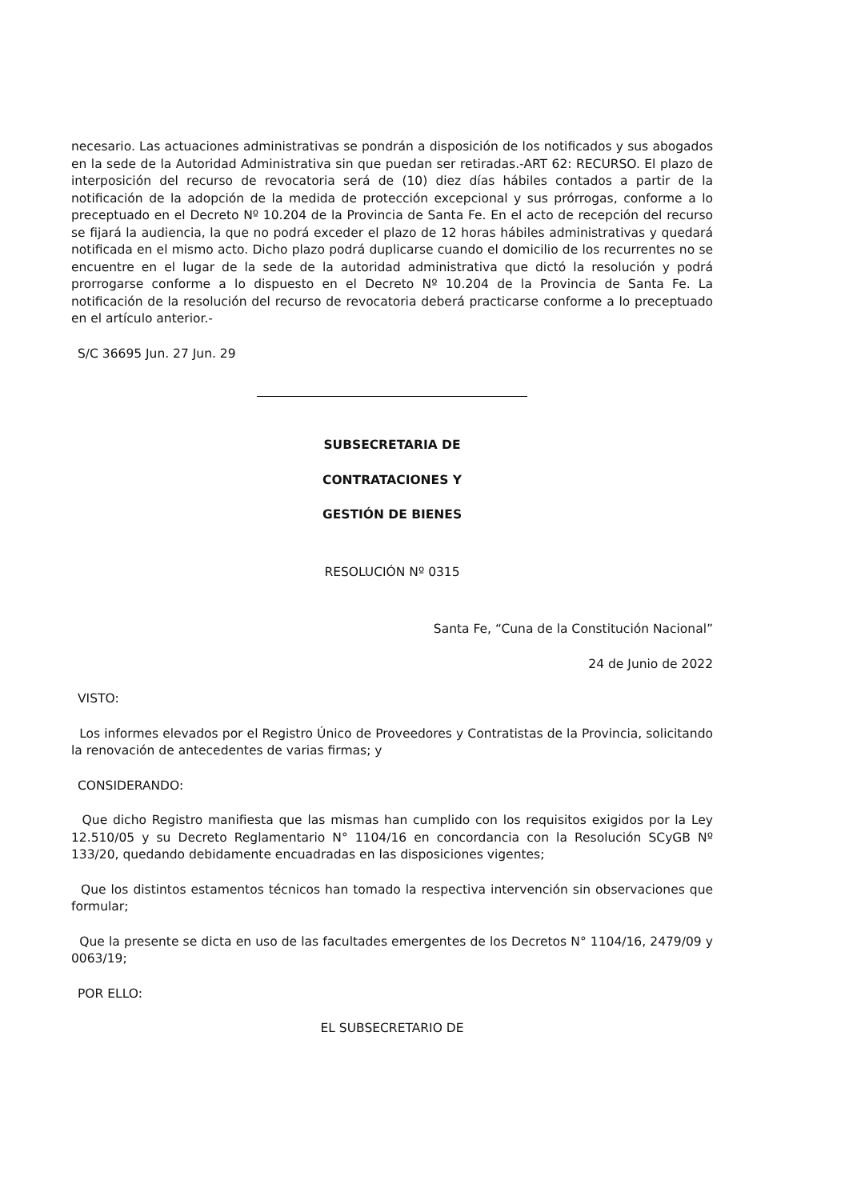necesario. Las actuaciones administrativas se pondrán a disposición de los notificados y sus abogados en la sede de la Autoridad Administrativa sin que puedan ser retiradas.-ART 62: RECURSO. El plazo de interposición del recurso de revocatoria será de (10) diez días hábiles contados a partir de la notificación de la adopción de la medida de protección excepcional y sus prórrogas, conforme a lo preceptuado en el Decreto Nº 10.204 de la Provincia de Santa Fe. En el acto de recepción del recurso se fijará la audiencia, la que no podrá exceder el plazo de 12 horas hábiles administrativas y quedará notificada en el mismo acto. Dicho plazo podrá duplicarse cuando el domicilio de los recurrentes no se encuentre en el lugar de la sede de la autoridad administrativa que dictó la resolución y podrá prorrogarse conforme a lo dispuesto en el Decreto Nº 10.204 de la Provincia de Santa Fe. La notificación de la resolución del recurso de revocatoria deberá practicarse conforme a lo preceptuado en el artículo anterior.-
S/C 36695 Jun. 27 Jun. 29
SUBSECRETARIA DE
CONTRATACIONES Y
GESTIÓN DE BIENES
RESOLUCIÓN Nº 0315
Santa Fe, “Cuna de la Constitución Nacional”
24 de Junio de 2022
VISTO:
Los informes elevados por el Registro Único de Proveedores y Contratistas de la Provincia, solicitando la renovación de antecedentes de varias firmas; y
CONSIDERANDO:
Que dicho Registro manifiesta que las mismas han cumplido con los requisitos exigidos por la Ley 12.510/05 y su Decreto Reglamentario N° 1104/16 en concordancia con la Resolución SCyGB Nº 133/20, quedando debidamente encuadradas en las disposiciones vigentes;
Que los distintos estamentos técnicos han tomado la respectiva intervención sin observaciones que formular;
Que la presente se dicta en uso de las facultades emergentes de los Decretos N° 1104/16, 2479/09 y 0063/19;
POR ELLO:
EL SUBSECRETARIO DE